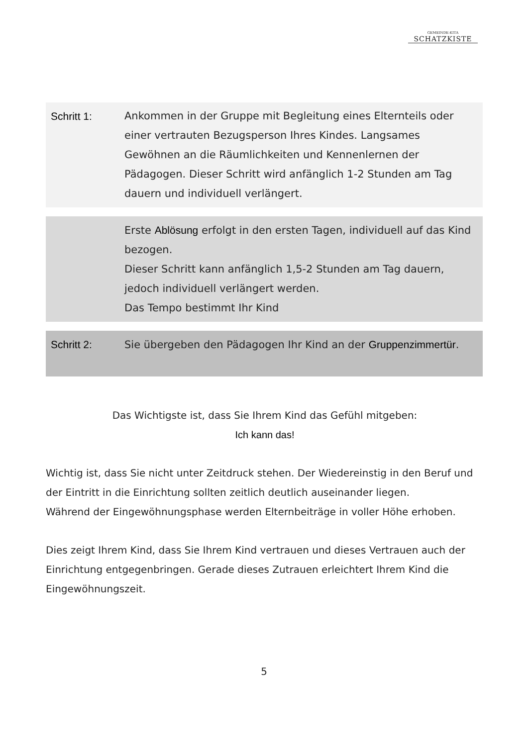GEMEINDE-KITA
SCHATZKISTE
| Schritt 1: | Ankommen in der Gruppe mit Begleitung eines Elternteils oder einer vertrauten Bezugsperson Ihres Kindes. Langsames Gewöhnen an die Räumlichkeiten und Kennenlernen der Pädagogen. Dieser Schritt wird anfänglich 1-2 Stunden am Tag dauern und individuell verlängert. |
| | Erste Ablösung erfolgt in den ersten Tagen, individuell auf das Kind bezogen. Dieser Schritt kann anfänglich 1,5-2 Stunden am Tag dauern, jedoch individuell verlängert werden. Das Tempo bestimmt Ihr Kind |
| Schritt 2: | Sie übergeben den Pädagogen Ihr Kind an der Gruppenzimmertür . |
Das Wichtigste ist, dass Sie Ihrem Kind das Gefühl mitgeben:
Ich kann das!
Wichtig ist, dass Sie nicht unter Zeitdruck stehen. Der Wiedereinstig in den Beruf und der Eintritt in die Einrichtung sollten zeitlich deutlich auseinander liegen.
Während der Eingewöhnungsphase werden Elternbeiträge in voller Höhe erhoben.
Dies zeigt Ihrem Kind, dass Sie Ihrem Kind vertrauen und dieses Vertrauen auch der Einrichtung entgegenbringen. Gerade dieses Zutrauen erleichtert Ihrem Kind die Eingewöhnungszeit.
5